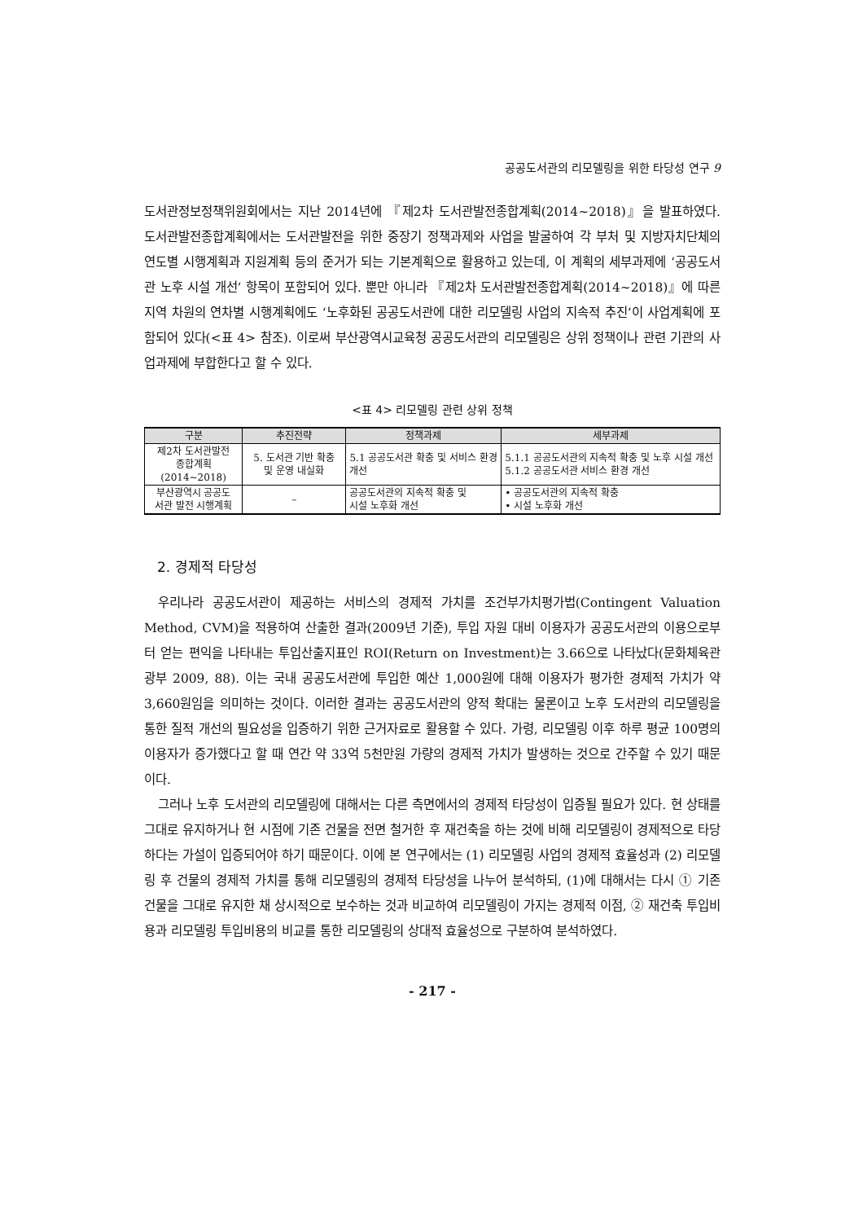공공도서관의 리모델링을 위한 타당성 연구 9
도서관정보정책위원회에서는 지난 2014년에 『제2차 도서관발전종합계획(2014~2018)』을 발표하였다. 도서관발전종합계획에서는 도서관발전을 위한 중장기 정책과제와 사업을 발굴하여 각 부처 및 지방자치단체의 연도별 시행계획과 지원계획 등의 준거가 되는 기본계획으로 활용하고 있는데, 이 계획의 세부과제에 ‘공공도서관 노후 시설 개선’ 항목이 포함되어 있다. 뿐만 아니라 『제2차 도서관발전종합계획(2014~2018)』에 따른 지역 차원의 연차별 시행계획에도 ‘노후화된 공공도서관에 대한 리모델링 사업의 지속적 추진’이 사업계획에 포함되어 있다(<표 4> 참조). 이로써 부산광역시교육청 공공도서관의 리모델링은 상위 정책이나 관련 기관의 사업과제에 부합한다고 할 수 있다.
<표 4> 리모델링 관련 상위 정책
| 구분 | 추진전략 | 정책과제 | 세부과제 |
| --- | --- | --- | --- |
| 제2차 도서관발전 종합계획 (2014~2018) | 5. 도서관 기반 확충 및 운영 내실화 | 5.1 공공도서관 확충 및 서비스 환경 개선 | 5.1.1 공공도서관의 지속적 확충 및 노후 시설 개선 5.1.2 공공도서관 서비스 환경 개선 |
| 부산광역시 공공도 서관 발전 시행계획 | – | 공공도서관의 지속적 확충 및 시설 노후화 개선 | • 공공도서관의 지속적 확충 • 시설 노후화 개선 |
2. 경제적 타당성
우리나라 공공도서관이 제공하는 서비스의 경제적 가치를 조건부가치평가법(Contingent Valuation Method, CVM)을 적용하여 산출한 결과(2009년 기준), 투입 자원 대비 이용자가 공공도서관의 이용으로부터 얻는 편익을 나타내는 투입산출지표인 ROI(Return on Investment)는 3.66으로 나타났다(문화체육관광부 2009, 88). 이는 국내 공공도서관에 투입한 예산 1,000원에 대해 이용자가 평가한 경제적 가치가 약 3,660원임을 의미하는 것이다. 이러한 결과는 공공도서관의 양적 확대는 물론이고 노후 도서관의 리모델링을 통한 질적 개선의 필요성을 입증하기 위한 근거자료로 활용할 수 있다. 가령, 리모델링 이후 하루 평균 100명의 이용자가 증가했다고 할 때 연간 약 33억 5천만원 가량의 경제적 가치가 발생하는 것으로 간주할 수 있기 때문이다.
그러나 노후 도서관의 리모델링에 대해서는 다른 측면에서의 경제적 타당성이 입증될 필요가 있다. 현 상태를 그대로 유지하거나 현 시점에 기존 건물을 전면 철거한 후 재건축을 하는 것에 비해 리모델링이 경제적으로 타당하다는 가설이 입증되어야 하기 때문이다. 이에 본 연구에서는 (1) 리모델링 사업의 경제적 효율성과 (2) 리모델링 후 건물의 경제적 가치를 통해 리모델링의 경제적 타당성을 나누어 분석하되, (1)에 대해서는 다시 ① 기존 건물을 그대로 유지한 채 상시적으로 보수하는 것과 비교하여 리모델링이 가지는 경제적 이점, ② 재건축 투입비용과 리모델링 투입비용의 비교를 통한 리모델링의 상대적 효율성으로 구분하여 분석하였다.
- 217 -